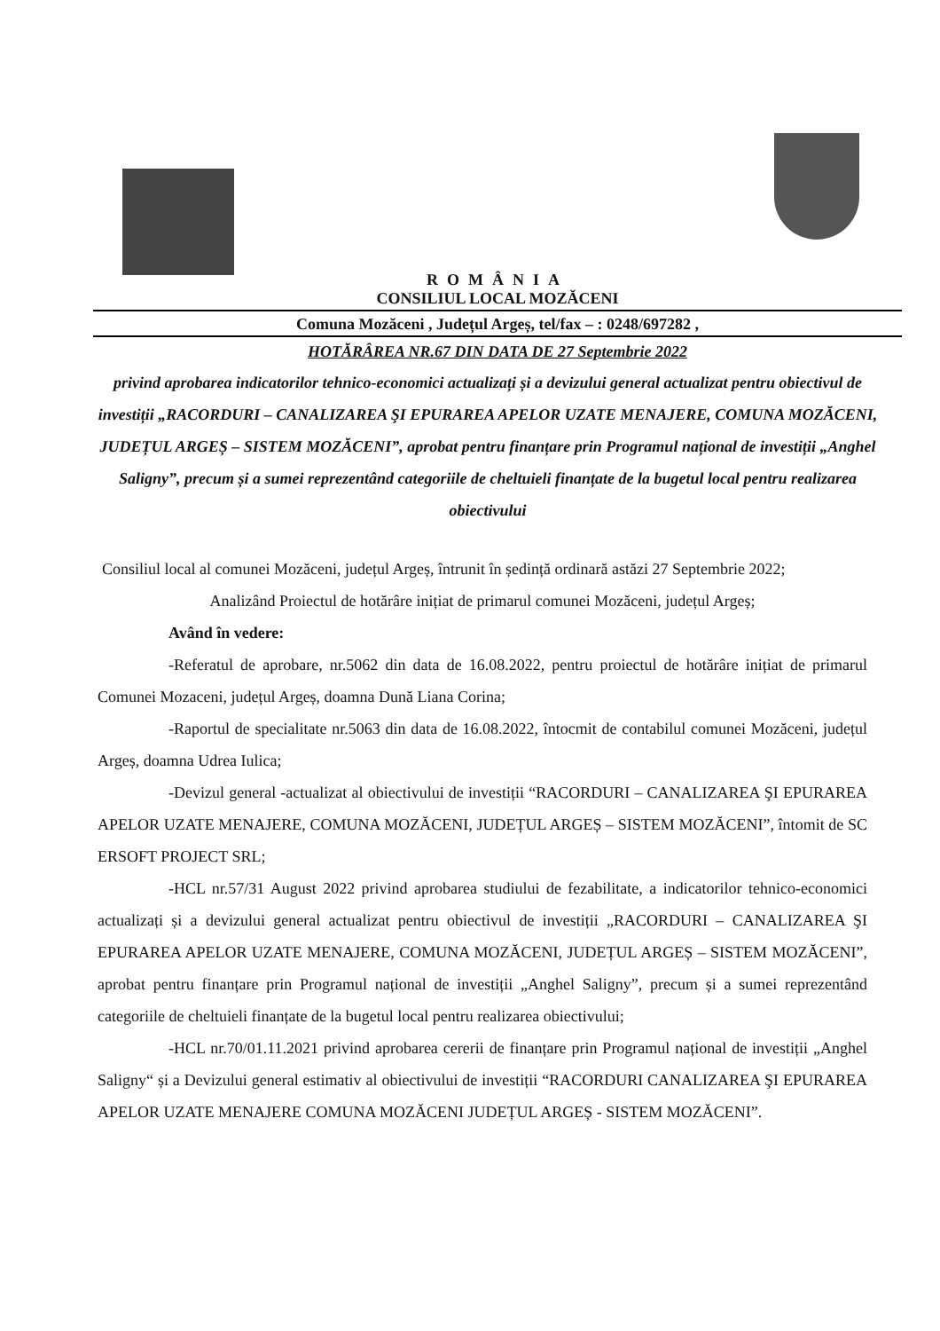ROMÂNIA
CONSILIUL LOCAL MOZĂCENI
Comuna Mozăceni , Județul Argeș, tel/fax – : 0248/697282 ,
HOTĂRÂREA NR.67 DIN DATA DE 27 Septembrie 2022
privind aprobarea indicatorilor tehnico-economici actualizați și a devizului general actualizat pentru obiectivul de investiții „RACORDURI – CANALIZAREA ŞI EPURAREA APELOR UZATE MENAJERE, COMUNA MOZĂCENI, JUDEȚUL ARGEȘ – SISTEM MOZĂCENI”, aprobat pentru finanțare prin Programul național de investiții „Anghel Saligny”, precum și a sumei reprezentând categoriile de cheltuieli finanțate de la bugetul local pentru realizarea obiectivului
Consiliul local al comunei Mozăceni, județul Argeș, întrunit în ședință ordinară astăzi 27 Septembrie 2022;
Analizând Proiectul de hotărâre inițiat de primarul comunei Mozăceni, județul Argeș;
Având în vedere:
-Referatul de aprobare, nr.5062 din data de 16.08.2022, pentru proiectul de hotărâre inițiat de primarul Comunei Mozaceni, județul Argeș, doamna Dună Liana Corina;
-Raportul de specialitate nr.5063 din data de 16.08.2022, întocmit de contabilul comunei Mozăceni, județul Argeș, doamna Udrea Iulica;
-Devizul general -actualizat al obiectivului de investiții “RACORDURI – CANALIZAREA ŞI EPURAREA APELOR UZATE MENAJERE, COMUNA MOZĂCENI, JUDEȚUL ARGEȘ – SISTEM MOZĂCENI”, întomit de SC ERSOFT PROJECT SRL;
-HCL nr.57/31 August 2022 privind aprobarea studiului de fezabilitate, a indicatorilor tehnico-economici actualizați și a devizului general actualizat pentru obiectivul de investiții „RACORDURI – CANALIZAREA ŞI EPURAREA APELOR UZATE MENAJERE, COMUNA MOZĂCENI, JUDEȚUL ARGEȘ – SISTEM MOZĂCENI”, aprobat pentru finanțare prin Programul național de investiții „Anghel Saligny”, precum și a sumei reprezentând categoriile de cheltuieli finanțate de la bugetul local pentru realizarea obiectivului;
-HCL nr.70/01.11.2021 privind aprobarea cererii de finanțare prin Programul național de investiții „Anghel Saligny“ și a Devizului general estimativ al obiectivului de investiții “RACORDURI CANALIZAREA ŞI EPURAREA APELOR UZATE MENAJERE COMUNA MOZĂCENI JUDEȚUL ARGEȘ - SISTEM MOZĂCENI”.